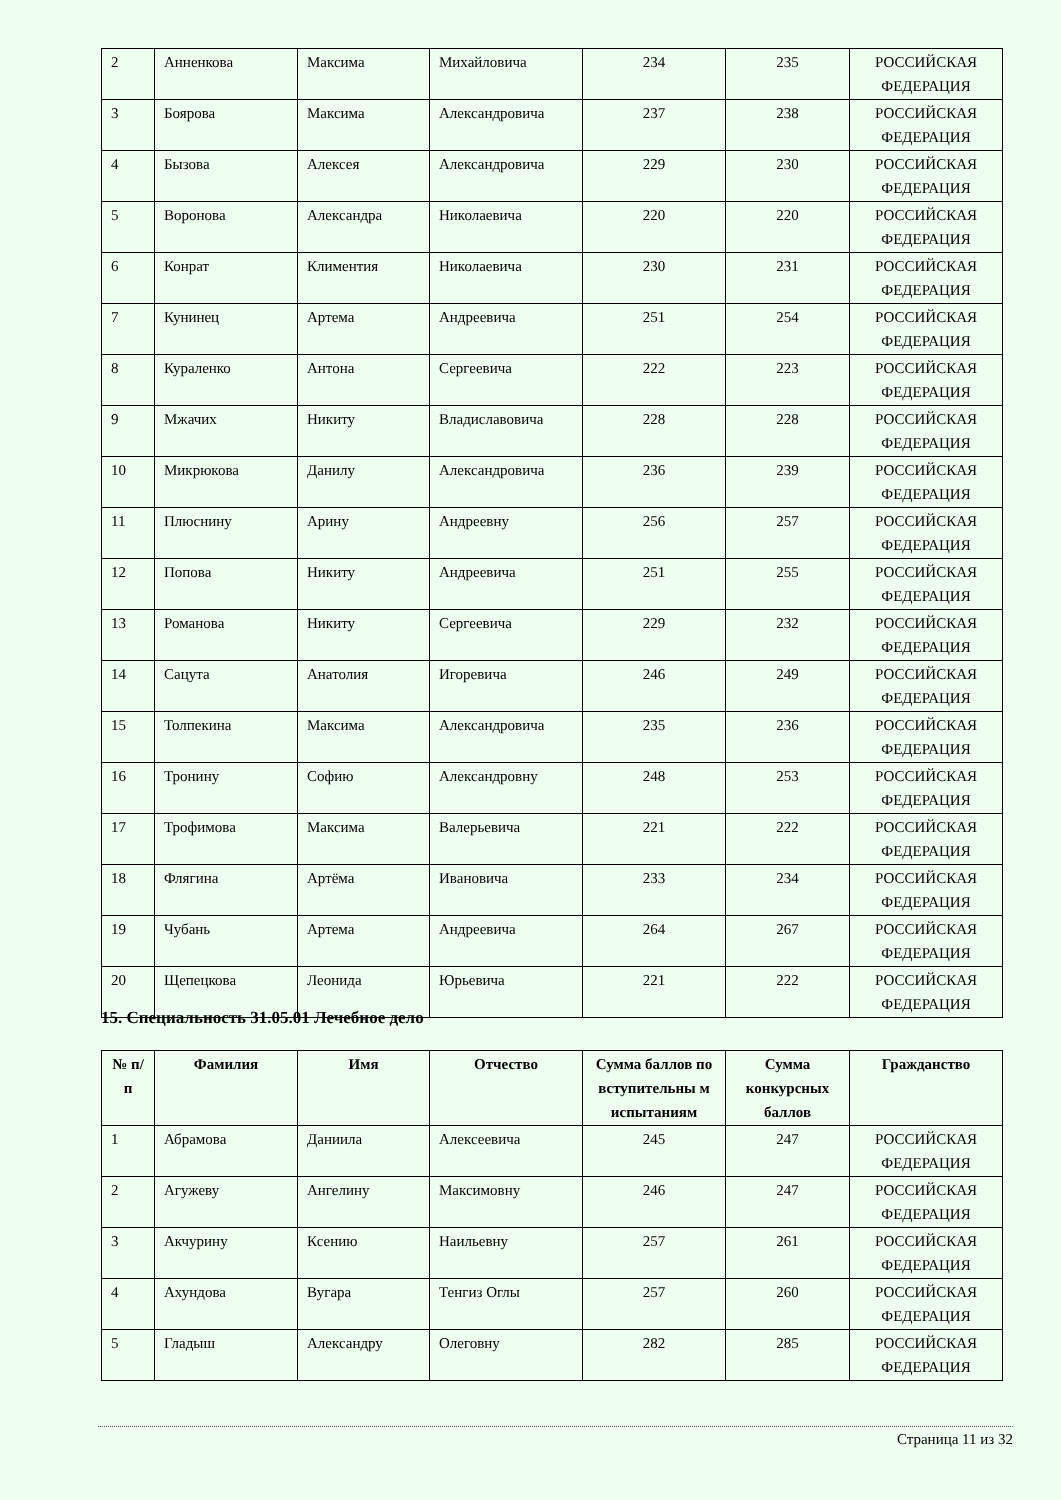| 2 | Анненкова | Максима | Михайловича | 234 | 235 | РОССИЙСКАЯ ФЕДЕРАЦИЯ |
| 3 | Боярова | Максима | Александровича | 237 | 238 | РОССИЙСКАЯ ФЕДЕРАЦИЯ |
| 4 | Бызова | Алексея | Александровича | 229 | 230 | РОССИЙСКАЯ ФЕДЕРАЦИЯ |
| 5 | Воронова | Александра | Николаевича | 220 | 220 | РОССИЙСКАЯ ФЕДЕРАЦИЯ |
| 6 | Конрат | Климентия | Николаевича | 230 | 231 | РОССИЙСКАЯ ФЕДЕРАЦИЯ |
| 7 | Кунинец | Артема | Андреевича | 251 | 254 | РОССИЙСКАЯ ФЕДЕРАЦИЯ |
| 8 | Кураленко | Антона | Сергеевича | 222 | 223 | РОССИЙСКАЯ ФЕДЕРАЦИЯ |
| 9 | Мжачих | Никиту | Владиславовича | 228 | 228 | РОССИЙСКАЯ ФЕДЕРАЦИЯ |
| 10 | Микрюкова | Данилу | Александровича | 236 | 239 | РОССИЙСКАЯ ФЕДЕРАЦИЯ |
| 11 | Плюснину | Арину | Андреевну | 256 | 257 | РОССИЙСКАЯ ФЕДЕРАЦИЯ |
| 12 | Попова | Никиту | Андреевича | 251 | 255 | РОССИЙСКАЯ ФЕДЕРАЦИЯ |
| 13 | Романова | Никиту | Сергеевича | 229 | 232 | РОССИЙСКАЯ ФЕДЕРАЦИЯ |
| 14 | Сацута | Анатолия | Игоревича | 246 | 249 | РОССИЙСКАЯ ФЕДЕРАЦИЯ |
| 15 | Толпекина | Максима | Александровича | 235 | 236 | РОССИЙСКАЯ ФЕДЕРАЦИЯ |
| 16 | Тронину | Софию | Александровну | 248 | 253 | РОССИЙСКАЯ ФЕДЕРАЦИЯ |
| 17 | Трофимова | Максима | Валерьевича | 221 | 222 | РОССИЙСКАЯ ФЕДЕРАЦИЯ |
| 18 | Флягина | Артёма | Ивановича | 233 | 234 | РОССИЙСКАЯ ФЕДЕРАЦИЯ |
| 19 | Чубань | Артема | Андреевича | 264 | 267 | РОССИЙСКАЯ ФЕДЕРАЦИЯ |
| 20 | Щепецкова | Леонида | Юрьевича | 221 | 222 | РОССИЙСКАЯ ФЕДЕРАЦИЯ |
15. Специальность 31.05.01 Лечебное дело
| № п/п | Фамилия | Имя | Отчество | Сумма баллов по вступительны м испытаниям | Сумма конкурсных баллов | Гражданство |
| --- | --- | --- | --- | --- | --- | --- |
| 1 | Абрамова | Даниила | Алексеевича | 245 | 247 | РОССИЙСКАЯ ФЕДЕРАЦИЯ |
| 2 | Агужеву | Ангелину | Максимовну | 246 | 247 | РОССИЙСКАЯ ФЕДЕРАЦИЯ |
| 3 | Акчурину | Ксению | Наильевну | 257 | 261 | РОССИЙСКАЯ ФЕДЕРАЦИЯ |
| 4 | Ахундова | Вугара | Тенгиз Оглы | 257 | 260 | РОССИЙСКАЯ ФЕДЕРАЦИЯ |
| 5 | Гладыш | Александру | Олеговну | 282 | 285 | РОССИЙСКАЯ ФЕДЕРАЦИЯ |
Страница 11 из 32